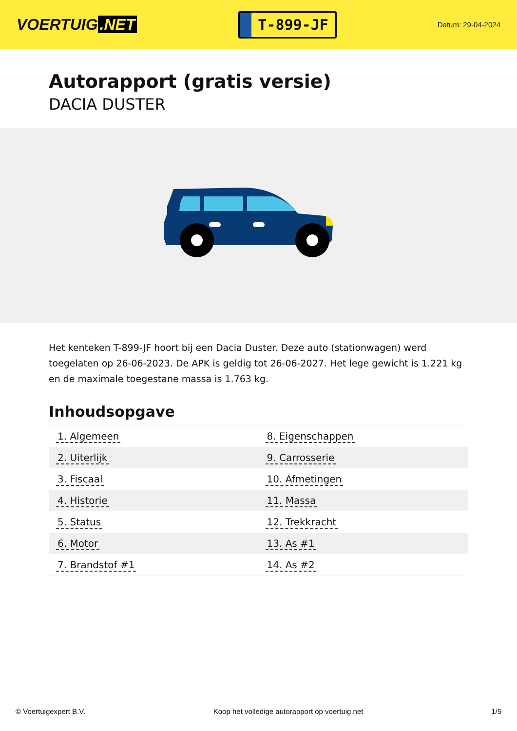VOERTUIG.NET
T-899-JF
Datum: 29-04-2024
Autorapport (gratis versie)
DACIA DUSTER
Het kenteken T-899-JF hoort bij een Dacia Duster. Deze auto (stationwagen) werd toegelaten op 26-06-2023. De APK is geldig tot 26-06-2027. Het lege gewicht is 1.221 kg en de maximale toegestane massa is 1.763 kg.
Inhoudsopgave
| 1. Algemeen | 8. Eigenschappen |
| 2. Uiterlijk | 9. Carrosserie |
| 3. Fiscaal | 10. Afmetingen |
| 4. Historie | 11. Massa |
| 5. Status | 12. Trekkracht |
| 6. Motor | 13. As #1 |
| 7. Brandstof #1 | 14. As #2 |
© Voertuigexpert B.V. Koop het volledige autorapport op voertuig.net 1/5